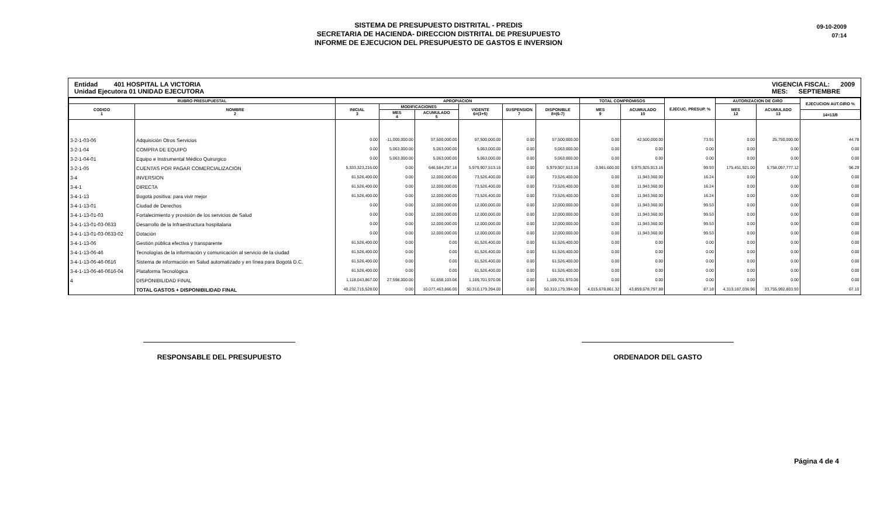SISTEMA DE PRESUPUESTO DISTRITAL - PREDIS
SECRETARIA DE HACIENDA- DIRECCION DISTRITAL DE PRESUPUESTO
INFORME DE EJECUCION DEL PRESUPUESTO DE GASTOS E INVERSION
09-10-2009
07:14
Entidad 401 HOSPITAL LA VICTORIA
Unidad Ejecutora 01 UNIDAD EJECUTORA
VIGENCIA FISCAL: 2009
MES: SEPTIEMBRE
| RUBRO PRESUPUESTAL | | APROPIACION | | | | | | TOTAL COMPROMISOS | | EJECUC. PRESUP. % | AUTORIZACION DE GIRO | | EJECUCION AUT.GIRO % |
| --- | --- | --- | --- | --- | --- | --- | --- | --- | --- | --- | --- | --- | --- |
| CODIGO 1 | NOMBRE 2 | INICIAL 3 | MODIFICACIONES | | VIGENTE 6=(3+5) | SUSPENSION 7 | DISPONIBLE 8=(6-7) | MES 9 | ACUMULADO 10 | | MES 12 | ACUMULADO 13 | |
| | | | MES 4 | ACUMULADO 5 | | | | | | | | | 14=13/8 |
| 3-2-1-03-06 | Adquisición Otros Servicios | 0.00 | -11,000,000.00 | 57,500,000.00 | 57,500,000.00 | 0.00 | 57,500,000.00 | 0.00 | 42,500,000.00 | 73.91 | 0.00 | 25,750,000.00 | 44.78 |
| 3-2-1-04 | COMPRA DE EQUIPO | 0.00 | 5,063,000.00 | 5,063,000.00 | 5,063,000.00 | 0.00 | 5,063,000.00 | 0.00 | 0.00 | 0.00 | 0.00 | 0.00 | 0.00 |
| 3-2-1-04-01 | Equipo e Instrumental Médico Quirurgico | 0.00 | 5,063,000.00 | 5,063,000.00 | 5,063,000.00 | 0.00 | 5,063,000.00 | 0.00 | 0.00 | 0.00 | 0.00 | 0.00 | 0.00 |
| 3-2-1-05 | CUENTAS POR PAGAR COMERCIALIZACION | 5,333,323,216.00 | 0.00 | 646,584,297.16 | 5,979,907,513.16 | 0.00 | 5,979,907,513.16 | -3,981,600.00 | 5,975,925,913.16 | 99.93 | 175,451,921.00 | 5,758,097,777.12 | 96.29 |
| 3-4 | INVERSION | 61,526,400.00 | 0.00 | 12,000,000.00 | 73,526,400.00 | 0.00 | 73,526,400.00 | 0.00 | 11,943,360.00 | 16.24 | 0.00 | 0.00 | 0.00 |
| 3-4-1 | DIRECTA | 61,526,400.00 | 0.00 | 12,000,000.00 | 73,526,400.00 | 0.00 | 73,526,400.00 | 0.00 | 11,943,360.00 | 16.24 | 0.00 | 0.00 | 0.00 |
| 3-4-1-13 | Bogotá positiva: para vivir mejor | 61,526,400.00 | 0.00 | 12,000,000.00 | 73,526,400.00 | 0.00 | 73,526,400.00 | 0.00 | 11,943,360.00 | 16.24 | 0.00 | 0.00 | 0.00 |
| 3-4-1-13-01 | Ciudad de Derechos | 0.00 | 0.00 | 12,000,000.00 | 12,000,000.00 | 0.00 | 12,000,000.00 | 0.00 | 11,943,360.00 | 99.53 | 0.00 | 0.00 | 0.00 |
| 3-4-1-13-01-03 | Fortalecimiento y provisión de los servicios de Salud | 0.00 | 0.00 | 12,000,000.00 | 12,000,000.00 | 0.00 | 12,000,000.00 | 0.00 | 11,943,360.00 | 99.53 | 0.00 | 0.00 | 0.00 |
| 3-4-1-13-01-03-0633 | Desarrollo de la Infraestructura hospitalaria | 0.00 | 0.00 | 12,000,000.00 | 12,000,000.00 | 0.00 | 12,000,000.00 | 0.00 | 11,943,360.00 | 99.53 | 0.00 | 0.00 | 0.00 |
| 3-4-1-13-01-03-0633-02 | Dotación | 0.00 | 0.00 | 12,000,000.00 | 12,000,000.00 | 0.00 | 12,000,000.00 | 0.00 | 11,943,360.00 | 99.53 | 0.00 | 0.00 | 0.00 |
| 3-4-1-13-06 | Gestión pública efectiva y transparente | 61,526,400.00 | 0.00 | 0.00 | 61,526,400.00 | 0.00 | 61,526,400.00 | 0.00 | 0.00 | 0.00 | 0.00 | 0.00 | 0.00 |
| 3-4-1-13-06-46 | Tecnologías de la información y comunicación al servicio de la ciudad | 61,526,400.00 | 0.00 | 0.00 | 61,526,400.00 | 0.00 | 61,526,400.00 | 0.00 | 0.00 | 0.00 | 0.00 | 0.00 | 0.00 |
| 3-4-1-13-06-46-0616 | Sistema de información en Salud automatizado y en línea para Bogotá D.C. | 61,526,400.00 | 0.00 | 0.00 | 61,526,400.00 | 0.00 | 61,526,400.00 | 0.00 | 0.00 | 0.00 | 0.00 | 0.00 | 0.00 |
| 3-4-1-13-06-46-0616-04 | Plataforma Tecnológica | 61,526,400.00 | 0.00 | 0.00 | 61,526,400.00 | 0.00 | 61,526,400.00 | 0.00 | 0.00 | 0.00 | 0.00 | 0.00 | 0.00 |
| 4 | DISPONIBILIDAD FINAL | 1,118,043,867.00 | 27,598,000.00 | 51,658,103.06 | 1,169,701,970.06 | 0.00 | 1,169,701,970.06 | 0.00 | 0.00 | 0.00 | 0.00 | 0.00 | 0.00 |
| | TOTAL GASTOS + DISPONIBILIDAD FINAL | 40,232,715,528.00 | 0.00 | 10,077,463,866.00 | 50,310,179,394.00 | 0.00 | 50,310,179,394.00 | 4,015,678,861.32 | 43,859,678,797.88 | 87.18 | 4,313,187,036.96 | 33,755,992,803.93 | 67.10 |
RESPONSABLE DEL PRESUPUESTO ORDENADOR DEL GASTO
Página 4 de 4